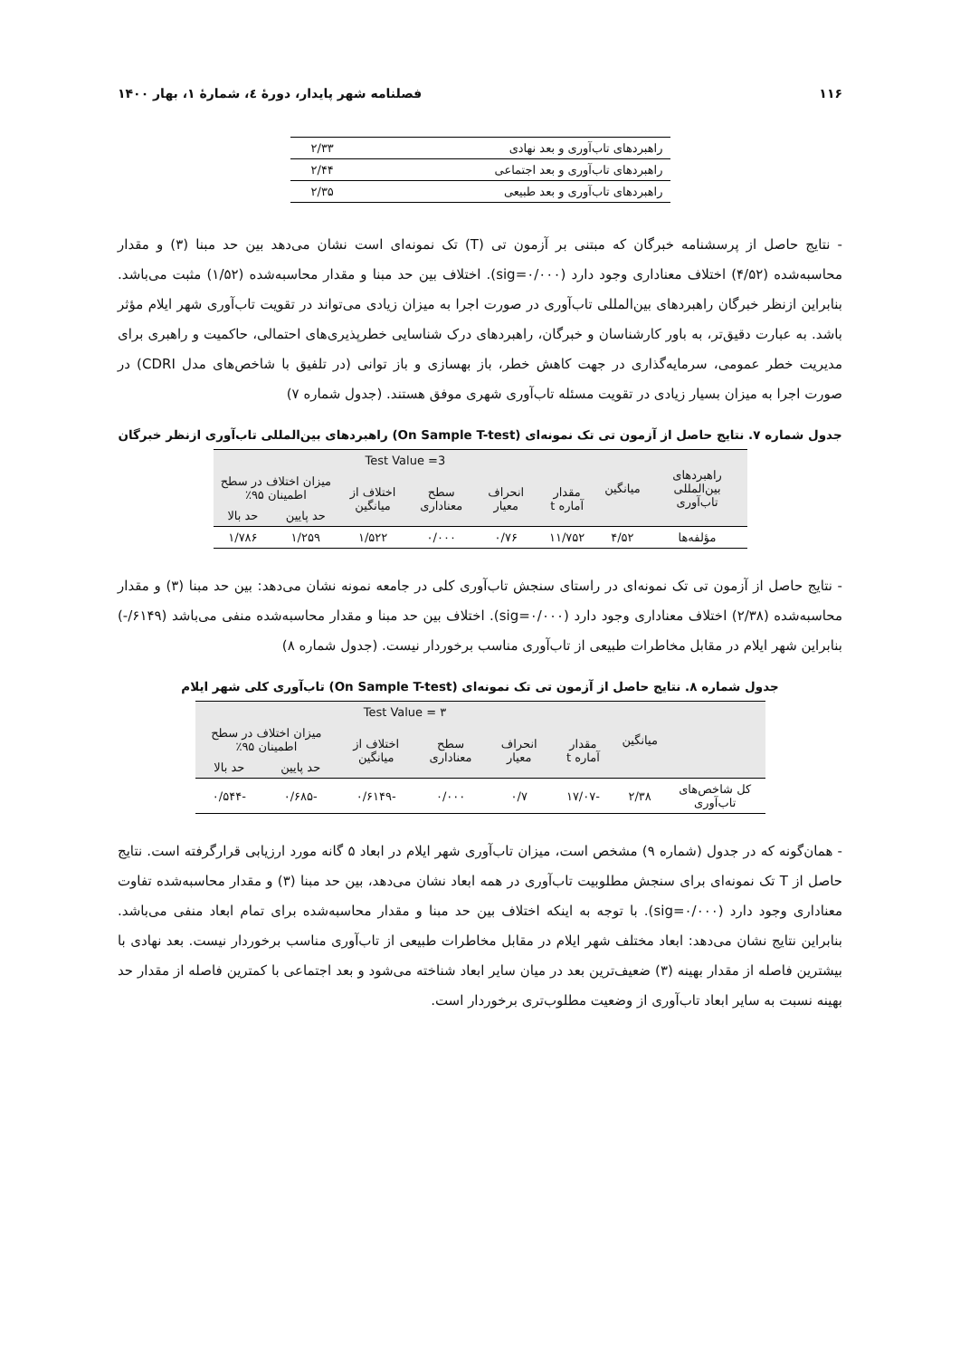۱۱۶ فصلنامه شهر پایدار، دورهٔ ٤، شمارهٔ ۱، بهار ۱۴۰۰
| راهبردهای تاب‌آوری و بعد نهادی | ۲/۳۳ |
| راهبردهای تاب‌آوری و بعد اجتماعی | ۲/۴۴ |
| راهبردهای تاب‌آوری و بعد طبیعی | ۲/۳۵ |
- نتایج حاصل از پرسشنامه خبرگان که مبتنی بر آزمون تی (T) تک نمونه‌ای است نشان می‌دهد بین حد مبنا (۳) و مقدار محاسبه‌شده (۴/۵۲) اختلاف معناداری وجود دارد (sig=۰/۰۰۰). اختلاف بین حد مبنا و مقدار محاسبه‌شده (۱/۵۲) مثبت می‌باشد. بنابراین ازنظر خبرگان راهبردهای بین‌المللی تاب‌آوری در صورت اجرا به میزان زیادی می‌تواند در تقویت تاب‌آوری شهر ایلام مؤثر باشد. به عبارت دقیق‌تر، به باور کارشناسان و خبرگان، راهبردهای درک شناسایی خطرپذیری‌های احتمالی، حاکمیت و راهبری برای مدیریت خطر عمومی، سرمایه‌گذاری در جهت کاهش خطر، باز بهسازی و باز توانی (در تلفیق با شاخص‌های مدل CDRI) در صورت اجرا به میزان بسیار زیادی در تقویت مسئله تاب‌آوری شهری موفق هستند. (جدول شماره ۷)
جدول شماره ۷. نتایج حاصل از آزمون تی تک نمونه‌ای (On Sample T-test) راهبردهای بین‌المللی تاب‌آوری ازنظر خبرگان
| راهبردهای بین‌المللی تاب‌آوری | میانگین | Test Value =3 | | | | | |
| | | مقدار آماره t | انحراف معیار | سطح معناداری | اختلاف از میانگین | میزان اختلاف در سطح اطمینان ۹۵٪ | |
| | | | | | | حد پایین | حد بالا |
| مؤلفه‌ها | ۴/۵۲ | ۱۱/۷۵۲ | ۰/۷۶ | ۰/۰۰۰ | ۱/۵۲۲ | ۱/۲۵۹ | ۱/۷۸۶ |
- نتایج حاصل از آزمون تی تک نمونه‌ای در راستای سنجش تاب‌آوری کلی در جامعه نمونه نشان می‌دهد: بین حد مبنا (۳) و مقدار محاسبه‌شده (۲/۳۸) اختلاف معناداری وجود دارد (sig=۰/۰۰۰). اختلاف بین حد مبنا و مقدار محاسبه‌شده منفی می‌باشد (۶۱۴۹/-) بنابراین شهر ایلام در مقابل مخاطرات طبیعی از تاب‌آوری مناسب برخوردار نیست. (جدول شماره ۸)
جدول شماره ۸. نتایج حاصل از آزمون تی تک نمونه‌ای (On Sample T-test) تاب‌آوری کلی شهر ایلام
| | میانگین | Test Value = ۳ | | | | | |
| | | مقدار آماره t | انحراف معیار | سطح معناداری | اختلاف از میانگین | میزان اختلاف در سطح اطمینان ۹۵٪ | |
| | | | | | | حد پایین | حد بالا |
| کل شاخص‌های تاب‌آوری | ۲/۳۸ | -۱۷/۰۷ | ۰/۷ | ۰/۰۰۰ | -۰/۶۱۴۹ | -۰/۶۸۵ | -۰/۵۴۴ |
- همان‌گونه که در جدول (شماره ۹) مشخص است، میزان تاب‌آوری شهر ایلام در ابعاد ۵ گانه مورد ارزیابی قرارگرفته است. نتایج حاصل از T تک نمونه‌ای برای سنجش مطلوبیت تاب‌آوری در همه ابعاد نشان می‌دهد، بین حد مبنا (۳) و مقدار محاسبه‌شده تفاوت معناداری وجود دارد (sig=۰/۰۰۰). با توجه به اینکه اختلاف بین حد مبنا و مقدار محاسبه‌شده برای تمام ابعاد منفی می‌باشد. بنابراین نتایج نشان می‌دهد: ابعاد مختلف شهر ایلام در مقابل مخاطرات طبیعی از تاب‌آوری مناسب برخوردار نیست. بعد نهادی با بیشترین فاصله از مقدار بهینه (۳) ضعیف‌ترین بعد در میان سایر ابعاد شناخته می‌شود و بعد اجتماعی با کمترین فاصله از مقدار حد بهینه نسبت به سایر ابعاد تاب‌آوری از وضعیت مطلوب‌تری برخوردار است.